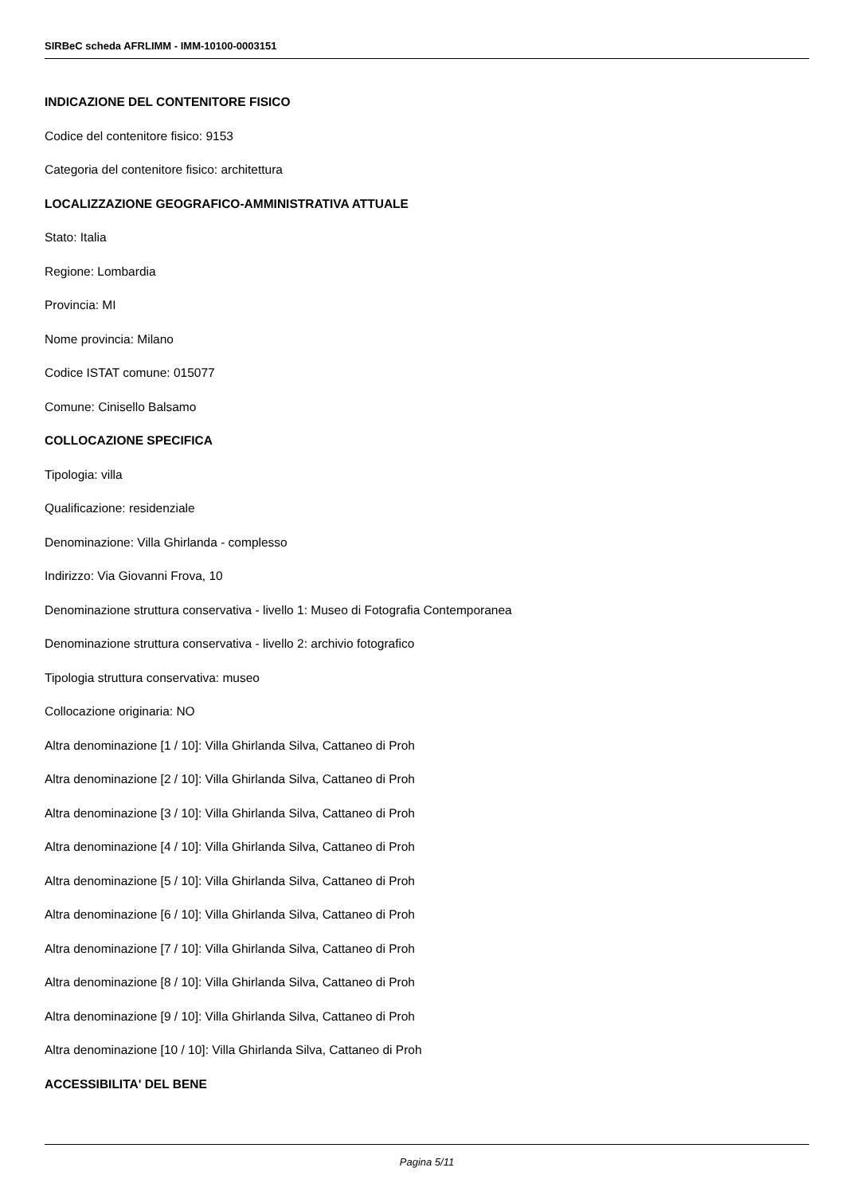SIRBeC scheda AFRLIMM - IMM-10100-0003151
INDICAZIONE DEL CONTENITORE FISICO
Codice del contenitore fisico: 9153
Categoria del contenitore fisico: architettura
LOCALIZZAZIONE GEOGRAFICO-AMMINISTRATIVA ATTUALE
Stato: Italia
Regione: Lombardia
Provincia: MI
Nome provincia: Milano
Codice ISTAT comune: 015077
Comune: Cinisello Balsamo
COLLOCAZIONE SPECIFICA
Tipologia: villa
Qualificazione: residenziale
Denominazione: Villa Ghirlanda - complesso
Indirizzo: Via Giovanni Frova, 10
Denominazione struttura conservativa - livello 1: Museo di Fotografia Contemporanea
Denominazione struttura conservativa - livello 2: archivio fotografico
Tipologia struttura conservativa: museo
Collocazione originaria: NO
Altra denominazione [1 / 10]: Villa Ghirlanda Silva, Cattaneo di Proh
Altra denominazione [2 / 10]: Villa Ghirlanda Silva, Cattaneo di Proh
Altra denominazione [3 / 10]: Villa Ghirlanda Silva, Cattaneo di Proh
Altra denominazione [4 / 10]: Villa Ghirlanda Silva, Cattaneo di Proh
Altra denominazione [5 / 10]: Villa Ghirlanda Silva, Cattaneo di Proh
Altra denominazione [6 / 10]: Villa Ghirlanda Silva, Cattaneo di Proh
Altra denominazione [7 / 10]: Villa Ghirlanda Silva, Cattaneo di Proh
Altra denominazione [8 / 10]: Villa Ghirlanda Silva, Cattaneo di Proh
Altra denominazione [9 / 10]: Villa Ghirlanda Silva, Cattaneo di Proh
Altra denominazione [10 / 10]: Villa Ghirlanda Silva, Cattaneo di Proh
ACCESSIBILITA' DEL BENE
Pagina 5/11